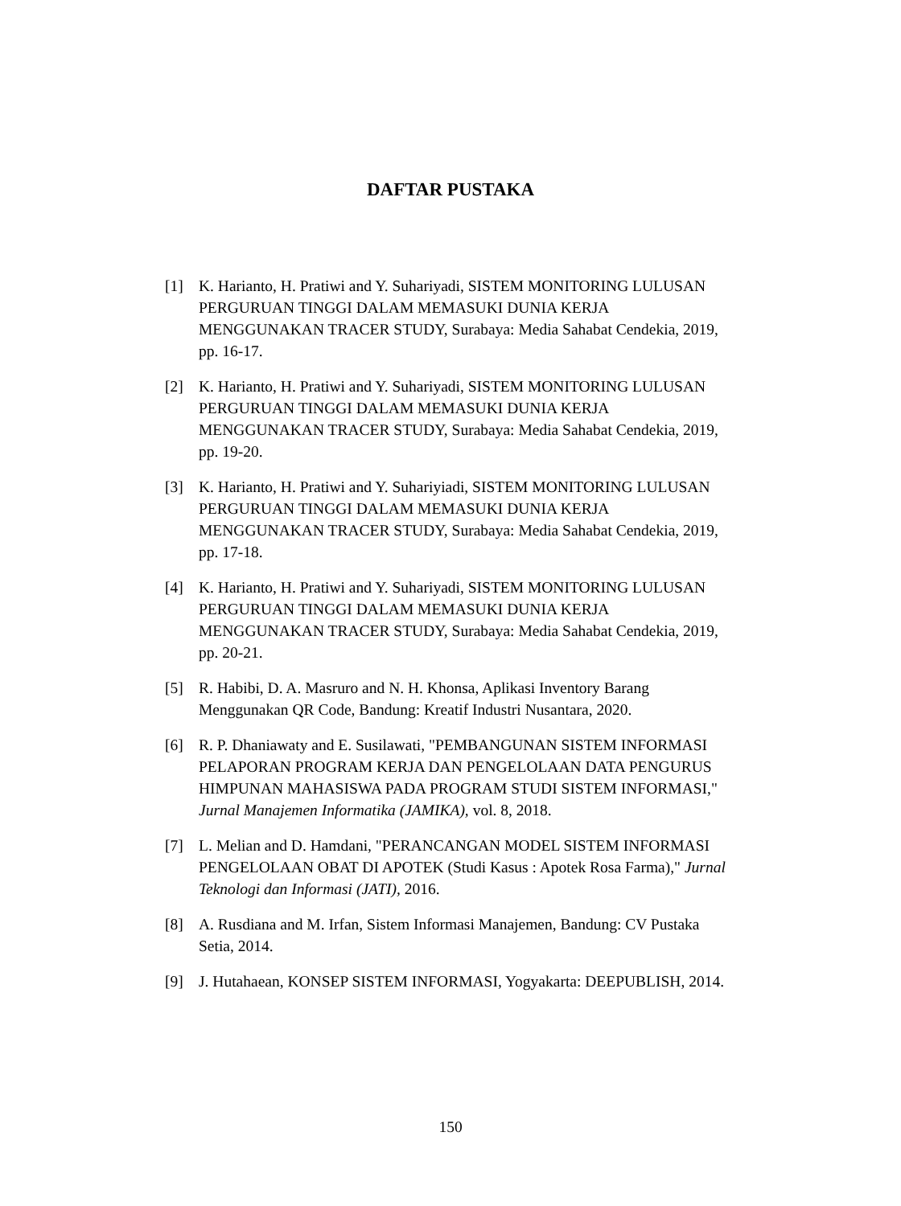DAFTAR PUSTAKA
[1] K. Harianto, H. Pratiwi and Y. Suhariyadi, SISTEM MONITORING LULUSAN PERGURUAN TINGGI DALAM MEMASUKI DUNIA KERJA MENGGUNAKAN TRACER STUDY, Surabaya: Media Sahabat Cendekia, 2019, pp. 16-17.
[2] K. Harianto, H. Pratiwi and Y. Suhariyadi, SISTEM MONITORING LULUSAN PERGURUAN TINGGI DALAM MEMASUKI DUNIA KERJA MENGGUNAKAN TRACER STUDY, Surabaya: Media Sahabat Cendekia, 2019, pp. 19-20.
[3] K. Harianto, H. Pratiwi and Y. Suhariyiadi, SISTEM MONITORING LULUSAN PERGURUAN TINGGI DALAM MEMASUKI DUNIA KERJA MENGGUNAKAN TRACER STUDY, Surabaya: Media Sahabat Cendekia, 2019, pp. 17-18.
[4] K. Harianto, H. Pratiwi and Y. Suhariyadi, SISTEM MONITORING LULUSAN PERGURUAN TINGGI DALAM MEMASUKI DUNIA KERJA MENGGUNAKAN TRACER STUDY, Surabaya: Media Sahabat Cendekia, 2019, pp. 20-21.
[5] R. Habibi, D. A. Masruro and N. H. Khonsa, Aplikasi Inventory Barang Menggunakan QR Code, Bandung: Kreatif Industri Nusantara, 2020.
[6] R. P. Dhaniawaty and E. Susilawati, "PEMBANGUNAN SISTEM INFORMASI PELAPORAN PROGRAM KERJA DAN PENGELOLAAN DATA PENGURUS HIMPUNAN MAHASISWA PADA PROGRAM STUDI SISTEM INFORMASI," Jurnal Manajemen Informatika (JAMIKA), vol. 8, 2018.
[7] L. Melian and D. Hamdani, "PERANCANGAN MODEL SISTEM INFORMASI PENGELOLAAN OBAT DI APOTEK (Studi Kasus : Apotek Rosa Farma)," Jurnal Teknologi dan Informasi (JATI), 2016.
[8] A. Rusdiana and M. Irfan, Sistem Informasi Manajemen, Bandung: CV Pustaka Setia, 2014.
[9] J. Hutahaean, KONSEP SISTEM INFORMASI, Yogyakarta: DEEPUBLISH, 2014.
150